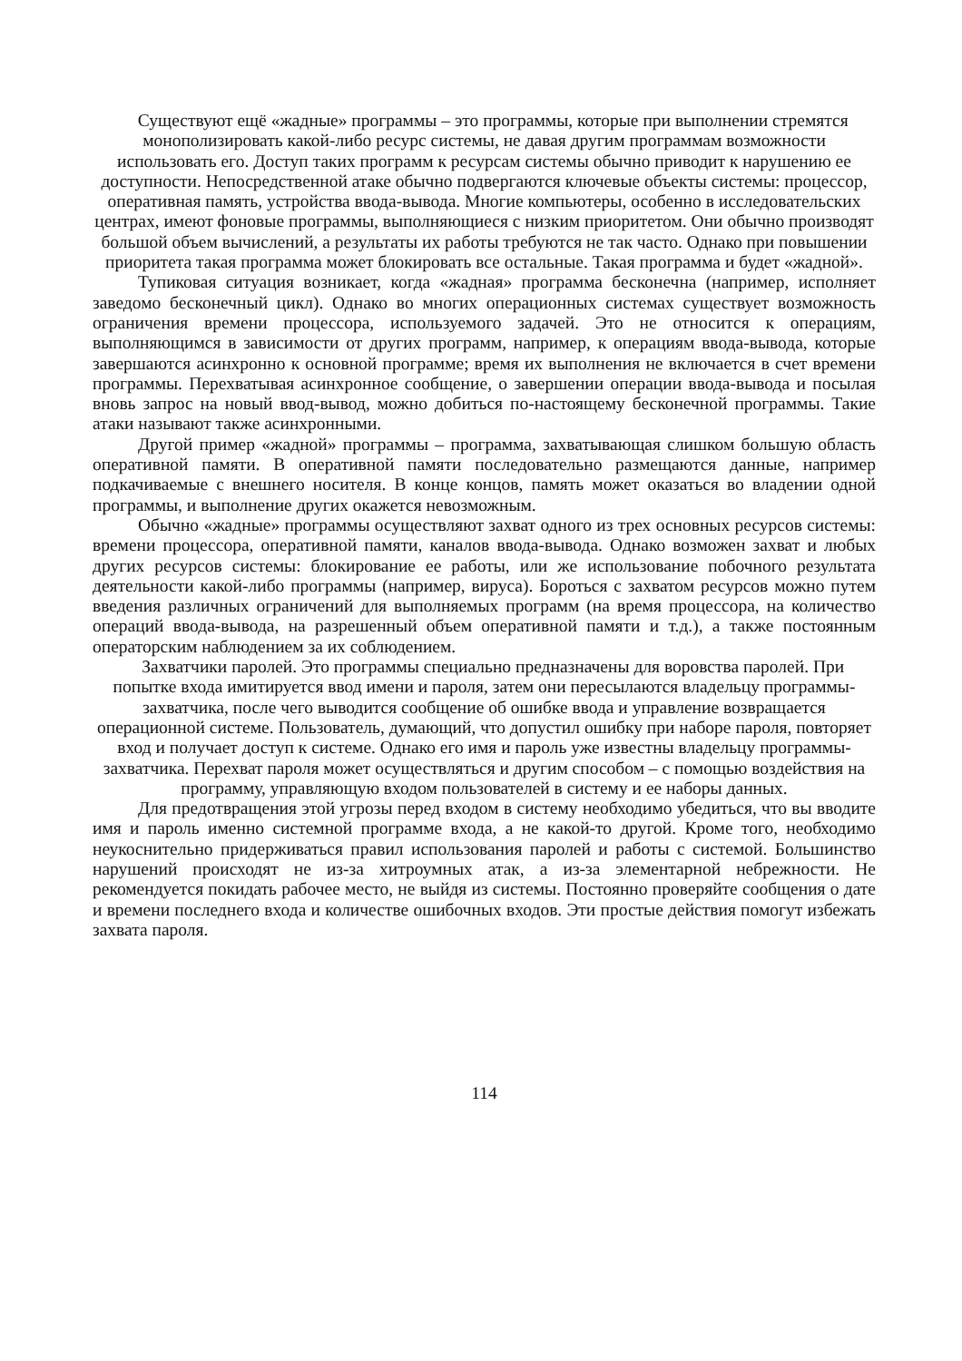Существуют ещё «жадные» программы – это программы, которые при выполнении стремятся монополизировать какой-либо ресурс системы, не давая другим программам возможности использовать его. Доступ таких программ к ресурсам системы обычно приводит к нарушению ее доступности. Непосредственной атаке обычно подвергаются ключевые объекты системы: процессор, оперативная память, устройства ввода-вывода. Многие компьютеры, особенно в исследовательских центрах, имеют фоновые программы, выполняющиеся с низким приоритетом. Они обычно производят большой объем вычислений, а результаты их работы требуются не так часто. Однако при повышении приоритета такая программа может блокировать все остальные. Такая программа и будет «жадной».
Тупиковая ситуация возникает, когда «жадная» программа бесконечна (например, исполняет заведомо бесконечный цикл). Однако во многих операционных системах существует возможность ограничения времени процессора, используемого задачей. Это не относится к операциям, выполняющимся в зависимости от других программ, например, к операциям ввода-вывода, которые завершаются асинхронно к основной программе; время их выполнения не включается в счет времени программы. Перехватывая асинхронное сообщение, о завершении операции ввода-вывода и посылая вновь запрос на новый ввод-вывод, можно добиться по-настоящему бесконечной программы. Такие атаки называют также асинхронными.
Другой пример «жадной» программы – программа, захватывающая слишком большую область оперативной памяти. В оперативной памяти последовательно размещаются данные, например подкачиваемые с внешнего носителя. В конце концов, память может оказаться во владении одной программы, и выполнение других окажется невозможным.
Обычно «жадные» программы осуществляют захват одного из трех основных ресурсов системы: времени процессора, оперативной памяти, каналов ввода-вывода. Однако возможен захват и любых других ресурсов системы: блокирование ее работы, или же использование побочного результата деятельности какой-либо программы (например, вируса). Бороться с захватом ресурсов можно путем введения различных ограничений для выполняемых программ (на время процессора, на количество операций ввода-вывода, на разрешенный объем оперативной памяти и т.д.), а также постоянным операторским наблюдением за их соблюдением.
Захватчики паролей. Это программы специально предназначены для воровства паролей. При попытке входа имитируется ввод имени и пароля, затем они пересылаются владельцу программы-захватчика, после чего выводится сообщение об ошибке ввода и управление возвращается операционной системе. Пользователь, думающий, что допустил ошибку при наборе пароля, повторяет вход и получает доступ к системе. Однако его имя и пароль уже известны владельцу программы-захватчика. Перехват пароля может осуществляться и другим способом – с помощью воздействия на программу, управляющую входом пользователей в систему и ее наборы данных.
Для предотвращения этой угрозы перед входом в систему необходимо убедиться, что вы вводите имя и пароль именно системной программе входа, а не какой-то другой. Кроме того, необходимо неукоснительно придерживаться правил использования паролей и работы с системой. Большинство нарушений происходят не из-за хитроумных атак, а из-за элементарной небрежности. Не рекомендуется покидать рабочее место, не выйдя из системы. Постоянно проверяйте сообщения о дате и времени последнего входа и количестве ошибочных входов. Эти простые действия помогут избежать захвата пароля.
114